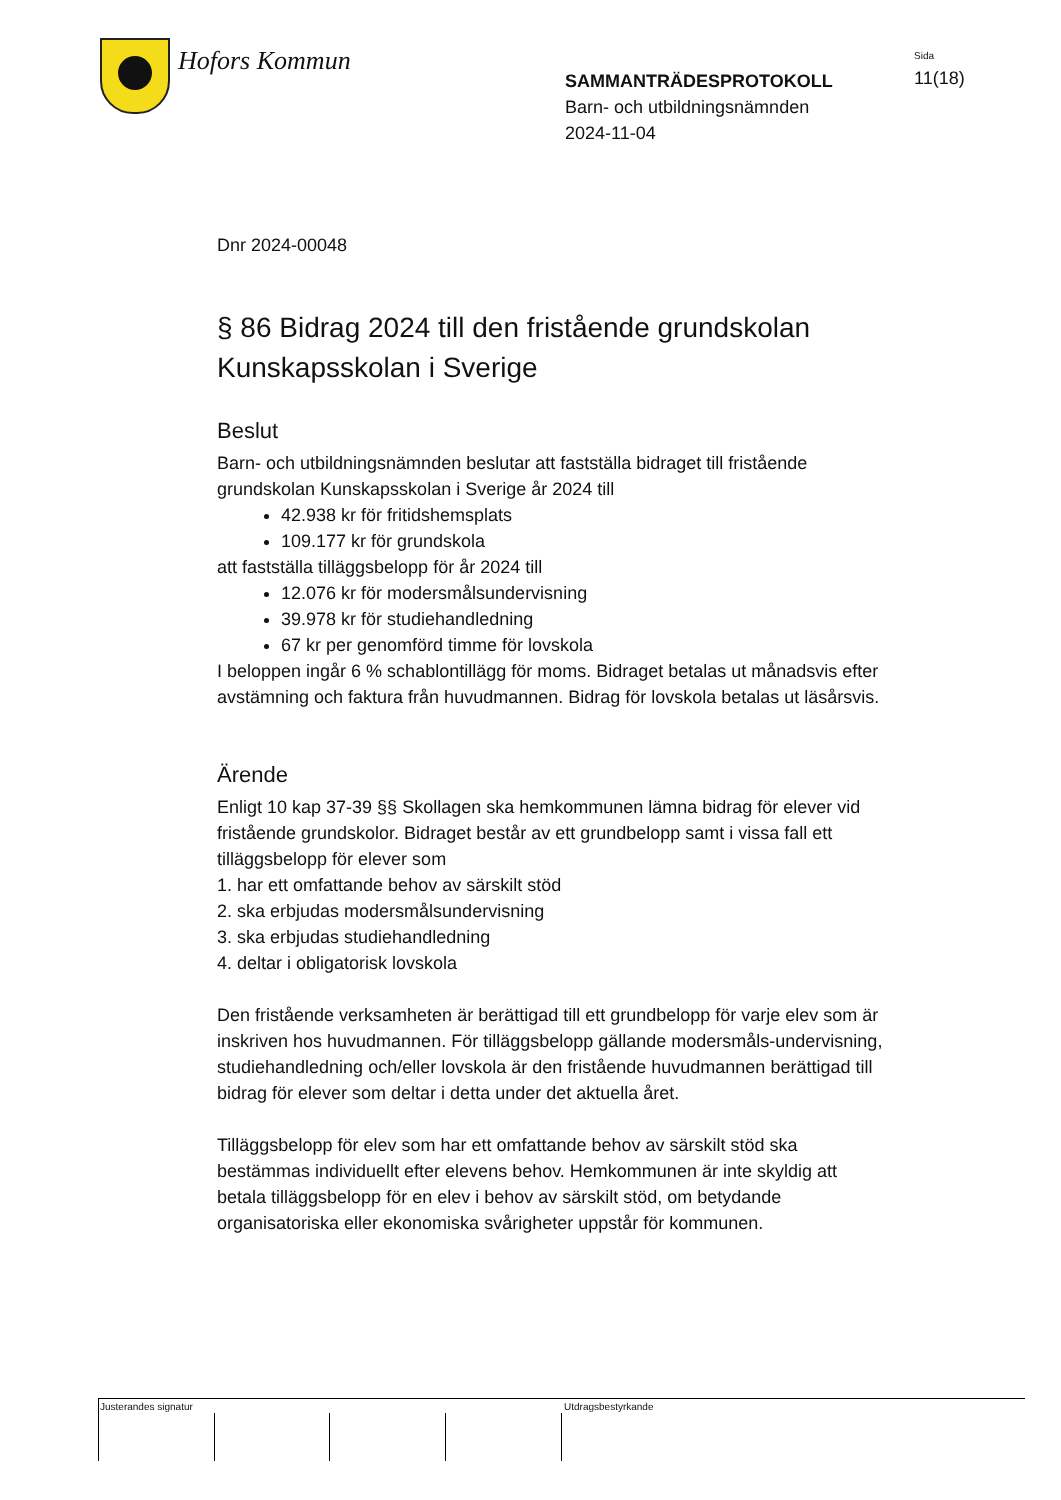Hofors Kommun
SAMMANTRÄDESPROTOKOLL
Barn- och utbildningsnämnden
2024-11-04
Sida
11(18)
Dnr 2024-00048
§ 86 Bidrag 2024 till den fristående grundskolan Kunskapsskolan i Sverige
Beslut
Barn- och utbildningsnämnden beslutar att fastställa bidraget till fristående grundskolan Kunskapsskolan i Sverige år 2024 till
42.938 kr för fritidshemsplats
109.177 kr för grundskola
att fastställa tilläggsbelopp för år 2024 till
12.076 kr för modersmålsundervisning
39.978 kr för studiehandledning
67 kr per genomförd timme för lovskola
I beloppen ingår 6 % schablontillägg för moms. Bidraget betalas ut månadsvis efter avstämning och faktura från huvudmannen. Bidrag för lovskola betalas ut läsårsvis.
Ärende
Enligt 10 kap 37-39 §§ Skollagen ska hemkommunen lämna bidrag för elever vid fristående grundskolor. Bidraget består av ett grundbelopp samt i vissa fall ett tilläggsbelopp för elever som
1. har ett omfattande behov av särskilt stöd
2. ska erbjudas modersmålsundervisning
3. ska erbjudas studiehandledning
4. deltar i obligatorisk lovskola
Den fristående verksamheten är berättigad till ett grundbelopp för varje elev som är inskriven hos huvudmannen. För tilläggsbelopp gällande modersmåls-undervisning, studiehandledning och/eller lovskola är den fristående huvudmannen berättigad till bidrag för elever som deltar i detta under det aktuella året.
Tilläggsbelopp för elev som har ett omfattande behov av särskilt stöd ska bestämmas individuellt efter elevens behov. Hemkommunen är inte skyldig att betala tilläggsbelopp för en elev i behov av särskilt stöd, om betydande organisatoriska eller ekonomiska svårigheter uppstår för kommunen.
Justerandes signatur Utdragsbestyrkande